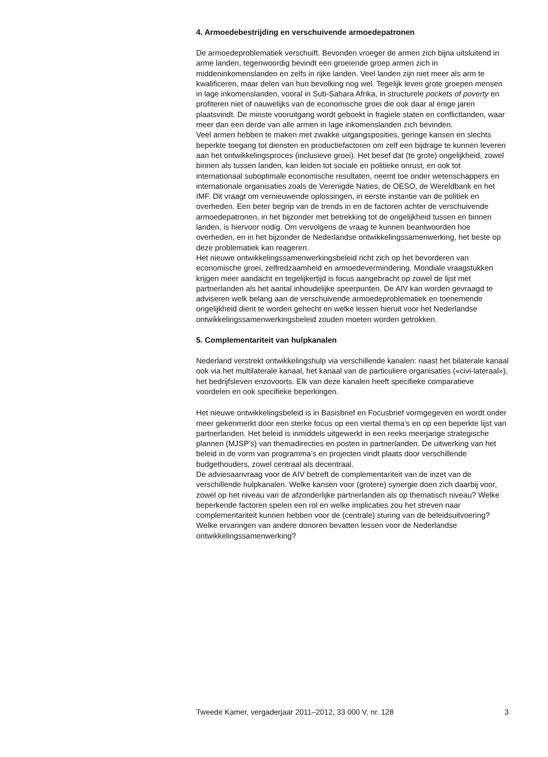4. Armoedebestrijding en verschuivende armoedepatronen
De armoedeproblematiek verschuift. Bevonden vroeger de armen zich bijna uitsluitend in arme landen, tegenwoordig bevindt een groeiende groep armen zich in middeninkomenslanden en zelfs in rijke landen. Veel landen zijn niet meer als arm te kwalificeren, maar delen van hun bevolking nog wel. Tegelijk leven grote groepen mensen in lage inkomenslanden, vooral in Sub-Sahara Afrika, in structurele pockets of poverty en profiteren niet of nauwelijks van de economische groei die ook daar al enige jaren plaatsvindt. De minste vooruitgang wordt geboekt in fragiele staten en conflictlanden, waar meer dan een derde van alle armen in lage inkomenslanden zich bevinden.
Veel armen hebben te maken met zwakke uitgangsposities, geringe kansen en slechts beperkte toegang tot diensten en productiefactoren om zelf een bijdrage te kunnen leveren aan het ontwikkelingsproces (inclusieve groei). Het besef dat (te grote) ongelijkheid, zowel binnen als tussen landen, kan leiden tot sociale en politieke onrust, en ook tot internationaal suboptimale economische resultaten, neemt toe onder wetenschappers en internationale organisaties zoals de Verenigde Naties, de OESO, de Wereldbank en het IMF. Dit vraagt om vernieuwende oplossingen, in eerste instantie van de politiek en overheden. Een beter begrip van de trends in en de factoren achter de verschuivende armoedepatronen, in het bijzonder met betrekking tot de ongelijkheid tussen en binnen landen, is hiervoor nodig. Om vervolgens de vraag te kunnen beantwoorden hoe overheden, en in het bijzonder de Nederlandse ontwikkelingssamenwerking, het beste op deze problematiek kan reageren.
Het nieuwe ontwikkelingssamenwerkingsbeleid richt zich op het bevorderen van economische groei, zelfredzaamheid en armoedevermindering. Mondiale vraagstukken krijgen meer aandacht en tegelijkertijd is focus aangebracht op zowel de lijst met partnerlanden als het aantal inhoudelijke speerpunten. De AIV kan worden gevraagd te adviseren welk belang aan de verschuivende armoedeproblematiek en toenemende ongelijkheid dient te worden gehecht en welke lessen hieruit voor het Nederlandse ontwikkelingssamenwerkingsbeleid zouden moeten worden getrokken.
5. Complementariteit van hulpkanalen
Nederland verstrekt ontwikkelingshulp via verschillende kanalen: naast het bilaterale kanaal ook via het multilaterale kanaal, het kanaal van de particuliere organisaties («civi-lateraal»), het bedrijfsleven enzovoorts. Elk van deze kanalen heeft specifieke comparatieve voordelen en ook specifieke beperkingen.
Het nieuwe ontwikkelingsbeleid is in Basisbrief en Focusbrief vormgegeven en wordt onder meer gekenmerkt door een sterke focus op een viertal thema’s en op een beperkte lijst van partnerlanden. Het beleid is inmiddels uitgewerkt in een reeks meerjarige strategische plannen (MJSP’s) van themadirecties en posten in partnerlanden. De uitwerking van het beleid in de vorm van programma’s en projecten vindt plaats door verschillende budgethouders, zowel centraal als decentraal.
De adviesaanvraag voor de AIV betreft de complementariteit van de inzet van de verschillende hulpkanalen. Welke kansen voor (grotere) synergie doen zich daarbij voor, zowel op het niveau van de afzonderlijke partnerlanden als op thematisch niveau? Welke beperkende factoren spelen een rol en welke implicaties zou het streven naar complementariteit kunnen hebben voor de (centrale) sturing van de beleidsuitvoering? Welke ervaringen van andere donoren bevatten lessen voor de Nederlandse ontwikkelingssamenwerking?
Tweede Kamer, vergaderjaar 2011–2012, 33 000 V, nr. 128 3